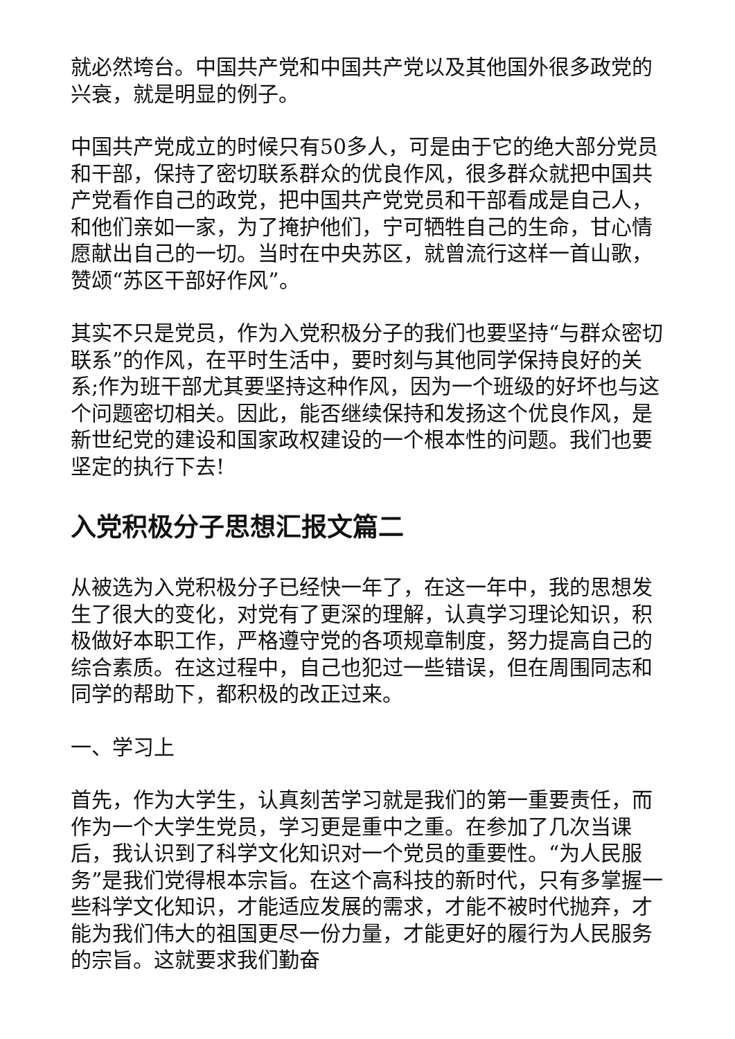就必然垮台。中国共产党和中国共产党以及其他国外很多政党的兴衰，就是明显的例子。
中国共产党成立的时候只有50多人，可是由于它的绝大部分党员和干部，保持了密切联系群众的优良作风，很多群众就把中国共产党看作自己的政党，把中国共产党党员和干部看成是自己人，和他们亲如一家，为了掩护他们，宁可牺牲自己的生命，甘心情愿献出自己的一切。当时在中央苏区，就曾流行这样一首山歌，赞颂“苏区干部好作风”。
其实不只是党员，作为入党积极分子的我们也要坚持“与群众密切联系”的作风，在平时生活中，要时刻与其他同学保持良好的关系;作为班干部尤其要坚持这种作风，因为一个班级的好坏也与这个问题密切相关。因此，能否继续保持和发扬这个优良作风，是新世纪党的建设和国家政权建设的一个根本性的问题。我们也要坚定的执行下去!
入党积极分子思想汇报文篇二
从被选为入党积极分子已经快一年了，在这一年中，我的思想发生了很大的变化，对党有了更深的理解，认真学习理论知识，积极做好本职工作，严格遵守党的各项规章制度，努力提高自己的综合素质。在这过程中，自己也犯过一些错误，但在周围同志和同学的帮助下，都积极的改正过来。
一、学习上
首先，作为大学生，认真刻苦学习就是我们的第一重要责任，而作为一个大学生党员，学习更是重中之重。在参加了几次当课后，我认识到了科学文化知识对一个党员的重要性。“为人民服务”是我们党得根本宗旨。在这个高科技的新时代，只有多掌握一些科学文化知识，才能适应发展的需求，才能不被时代抛弃，才能为我们伟大的祖国更尽一份力量，才能更好的履行为人民服务的宗旨。这就要求我们勤奋